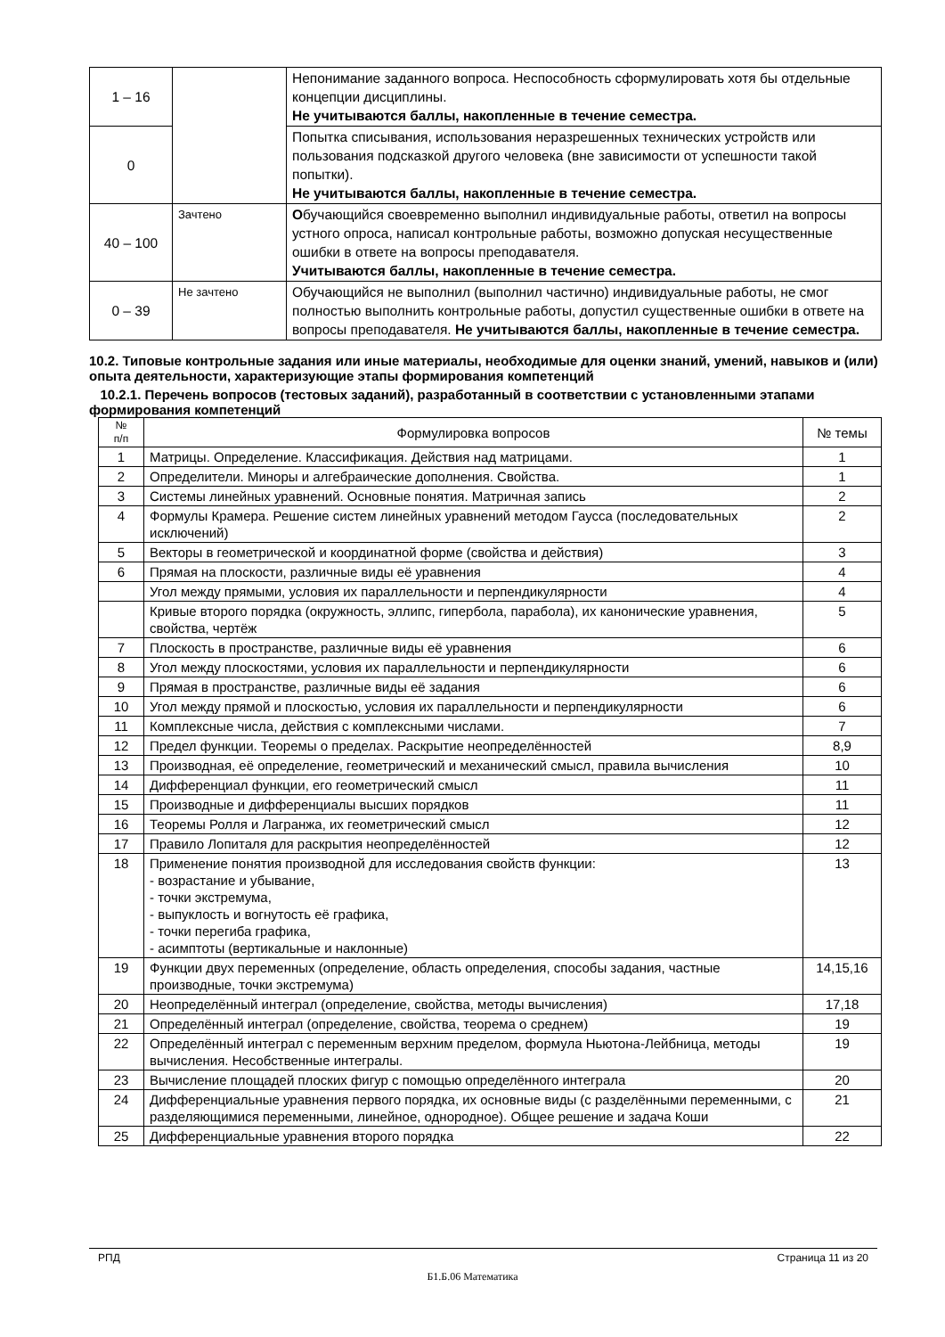| 1 – 16 | | Непонимание заданного вопроса. Неспособность сформулировать хотя бы отдельные концепции дисциплины. Не учитываются баллы, накопленные в течение семестра. |
| 0 | | Попытка списывания, использования неразрешенных технических устройств или пользования подсказкой другого человека (вне зависимости от успешности такой попытки). Не учитываются баллы, накопленные в течение семестра. |
| 40 – 100 | Зачтено | О бучающийся своевременно выполнил индивидуальные работы, ответил на вопросы устного опроса, написал контрольные работы, возможно допуская несущественные ошибки в ответе на вопросы преподавателя. Учитываются баллы, накопленные в течение семестра. |
| 0 – 39 | Не зачтено | Обучающийся не выполнил (выполнил частично) индивидуальные работы, не смог полностью выполнить контрольные работы, допустил существенные ошибки в ответе на вопросы преподавателя. Не учитываются баллы, накопленные в течение семестра. |
10.2. Типовые контрольные задания или иные материалы, необходимые для оценки знаний, умений, навыков и (или) опыта деятельности, характеризующие этапы формирования компетенций
10.2.1. Перечень вопросов (тестовых заданий), разработанный в соответствии с установленными этапами формирования компетенций
| № п/п | Формулировка вопросов | № темы |
| --- | --- | --- |
| 1 | Матрицы. Определение. Классификация. Действия над матрицами. | 1 |
| 2 | Определители. Миноры и алгебраические дополнения. Свойства. | 1 |
| 3 | Системы линейных уравнений. Основные понятия. Матричная запись | 2 |
| 4 | Формулы Крамера. Решение систем линейных уравнений методом Гаусса (последовательных исключений) | 2 |
| 5 | Векторы в геометрической и координатной форме (свойства и действия) | 3 |
| 6 | Прямая на плоскости, различные виды её уравнения | 4 |
| | Угол между прямыми, условия их параллельности и перпендикулярности | 4 |
| | Кривые второго порядка (окружность, эллипс, гипербола, парабола), их канонические уравнения, свойства, чертёж | 5 |
| 7 | Плоскость в пространстве, различные виды её уравнения | 6 |
| 8 | Угол между плоскостями, условия их параллельности и перпендикулярности | 6 |
| 9 | Прямая в пространстве, различные виды её задания | 6 |
| 10 | Угол между прямой и плоскостью, условия их параллельности и перпендикулярности | 6 |
| 11 | Комплексные числа, действия с комплексными числами. | 7 |
| 12 | Предел функции. Теоремы о пределах. Раскрытие неопределённостей | 8,9 |
| 13 | Производная, её определение, геометрический и механический смысл, правила вычисления | 10 |
| 14 | Дифференциал функции, его геометрический смысл | 11 |
| 15 | Производные и дифференциалы высших порядков | 11 |
| 16 | Теоремы Ролля и Лагранжа, их геометрический смысл | 12 |
| 17 | Правило Лопиталя для раскрытия неопределённостей | 12 |
| 18 | Применение понятия производной для исследования свойств функции: - возрастание и убывание, - точки экстремума, - выпуклость и вогнутость её графика, - точки перегиба графика, - асимптоты (вертикальные и наклонные) | 13 |
| 19 | Функции двух переменных (определение, область определения, способы задания, частные производные, точки экстремума) | 14,15,16 |
| 20 | Неопределённый интеграл (определение, свойства, методы вычисления) | 17,18 |
| 21 | Определённый интеграл (определение, свойства, теорема о среднем) | 19 |
| 22 | Определённый интеграл с переменным верхним пределом, формула Ньютона-Лейбница, методы вычисления. Несобственные интегралы. | 19 |
| 23 | Вычисление площадей плоских фигур с помощью определённого интеграла | 20 |
| 24 | Дифференциальные уравнения первого порядка, их основные виды (с разделёнными переменными, с разделяющимися переменными, линейное, однородное). Общее решение и задача Коши | 21 |
| 25 | Дифференциальные уравнения второго порядка | 22 |
РПД Страница 11 из 20
Б1.Б.06 Математика